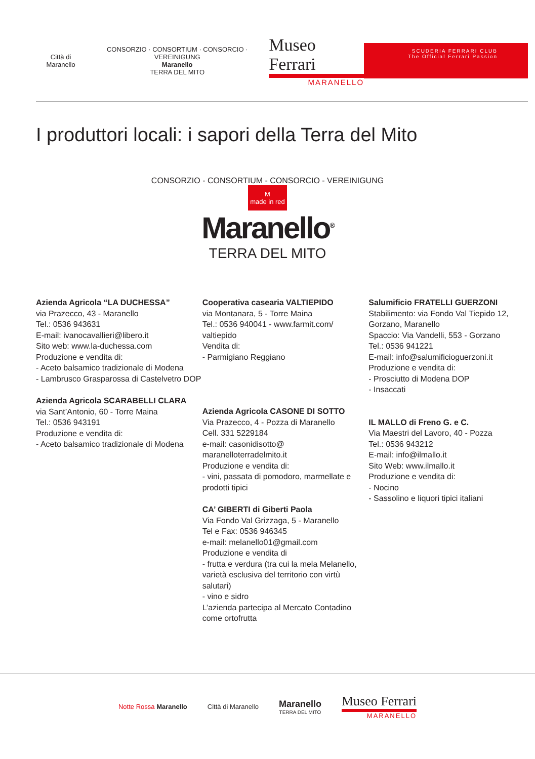Città di Maranello
CONSORZIO · CONSORTIUM · CONSORCIO · VEREINIGUNG
Maranello
TERRA DEL MITO
Museo Ferrari
MARANELLO
SCUDERIA FERRARI CLUB
The Official Ferrari Passion
I produttori locali: i sapori della Terra del Mito
CONSORZIO - CONSORTIUM - CONSORCIO - VEREINIGUNG
M
made in red
Maranello<sup>®</sup>
TERRA DEL MITO
Azienda Agricola “LA DUCHESSA”
via Prazecco, 43 - Maranello
Tel.: 0536 943631
E-mail: ivanocavallieri@libero.it
Sito web: www.la-duchessa.com
Produzione e vendita di:
- Aceto balsamico tradizionale di Modena
- Lambrusco Grasparossa di Castelvetro DOP
Azienda Agricola SCARABELLI CLARA
via Sant’Antonio, 60 - Torre Maina
Tel.: 0536 943191
Produzione e vendita di:
- Aceto balsamico tradizionale di Modena
Cooperativa casearia VALTIEPIDO
via Montanara, 5 - Torre Maina
Tel.: 0536 940041 - www.farmit.com/ valtiepido
Vendita di:
- Parmigiano Reggiano
Azienda Agricola CASONE DI SOTTO
Via Prazecco, 4 - Pozza di Maranello
Cell. 331 5229184
e-mail: casonidisotto@ maranelloterradelmito.it
Produzione e vendita di:
- vini, passata di pomodoro, marmellate e prodotti tipici
CA’ GIBERTI di Giberti Paola
Via Fondo Val Grizzaga, 5 - Maranello
Tel e Fax: 0536 946345
e-mail: melanello01@gmail.com
Produzione e vendita di
- frutta e verdura (tra cui la mela Melanello, varietà esclusiva del territorio con virtù salutari)
- vino e sidro
L’azienda partecipa al Mercato Contadino come ortofrutta
Salumificio FRATELLI GUERZONI
Stabilimento: via Fondo Val Tiepido 12, Gorzano, Maranello
Spaccio: Via Vandelli, 553 - Gorzano
Tel.: 0536 941221
E-mail: info@salumificioguerzoni.it
Produzione e vendita di:
- Prosciutto di Modena DOP
- Insaccati
IL MALLO di Freno G. e C.
Via Maestri del Lavoro, 40 - Pozza
Tel.: 0536 943212
E-mail: info@ilmallo.it
Sito Web: www.ilmallo.it
Produzione e vendita di:
- Nocino
- Sassolino e liquori tipici italiani
Notte Rossa Maranello Città di Maranello
Maranello
TERRA DEL MITO
Museo Ferrari
MARANELLO